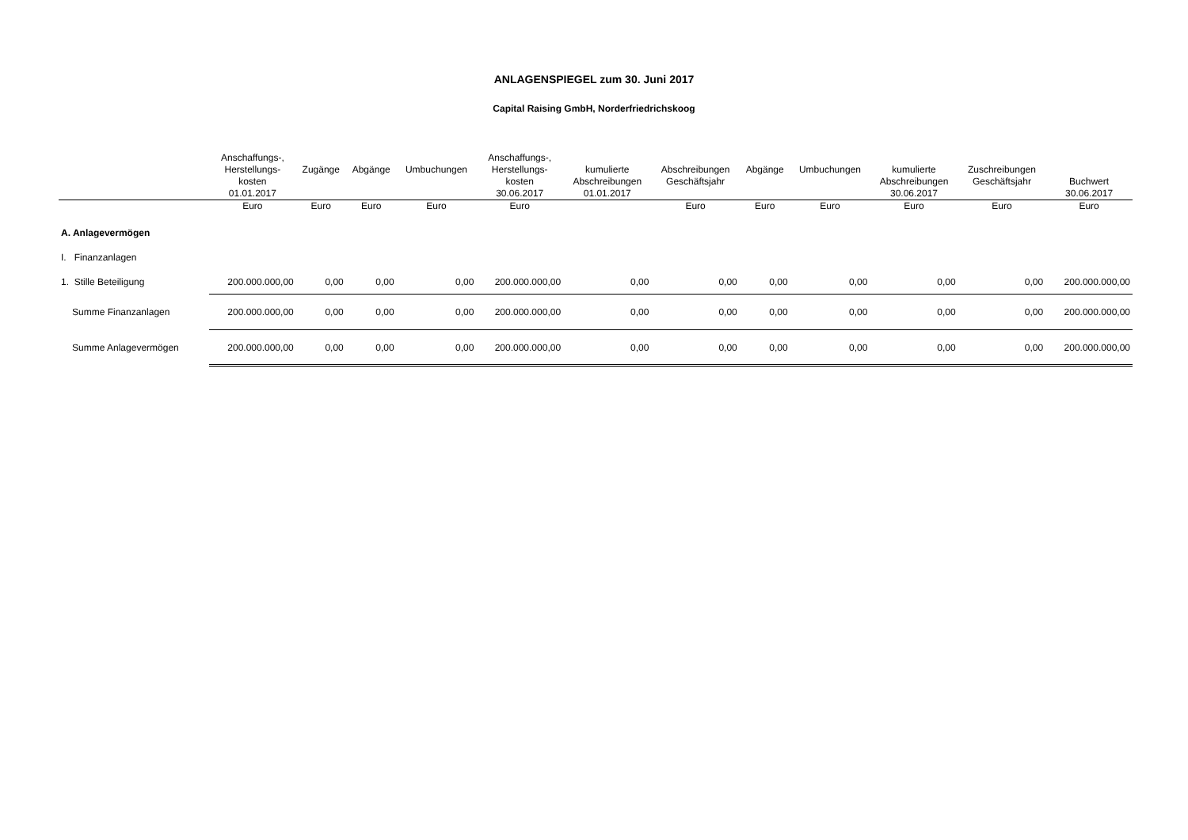ANLAGENSPIEGEL zum 30. Juni 2017
Capital Raising GmbH, Norderfriedrichskoog
| | Anschaffungs-, Herstellungs- kosten 01.01.2017 | Zugänge | Abgänge | Umbuchungen | Anschaffungs-, Herstellungs- kosten 30.06.2017 | kumulierte Abschreibungen 01.01.2017 | Abschreibungen Geschäftsjahr | Abgänge | Umbuchungen | kumulierte Abschreibungen 30.06.2017 | Zuschreibungen Geschäftsjahr | Buchwert 30.06.2017 |
| --- | --- | --- | --- | --- | --- | --- | --- | --- | --- | --- | --- | --- |
| | Euro | Euro | Euro | Euro | Euro | | Euro | Euro | Euro | Euro | Euro | Euro |
| A. Anlagevermögen | | | | | | | | | | | | |
| I. Finanzanlagen | | | | | | | | | | | | |
| 1. Stille Beteiligung | 200.000.000,00 | 0,00 | 0,00 | 0,00 | 200.000.000,00 | 0,00 | 0,00 | 0,00 | 0,00 | 0,00 | 0,00 | 200.000.000,00 |
| Summe Finanzanlagen | 200.000.000,00 | 0,00 | 0,00 | 0,00 | 200.000.000,00 | 0,00 | 0,00 | 0,00 | 0,00 | 0,00 | 0,00 | 200.000.000,00 |
| Summe Anlagevermögen | 200.000.000,00 | 0,00 | 0,00 | 0,00 | 200.000.000,00 | 0,00 | 0,00 | 0,00 | 0,00 | 0,00 | 0,00 | 200.000.000,00 |